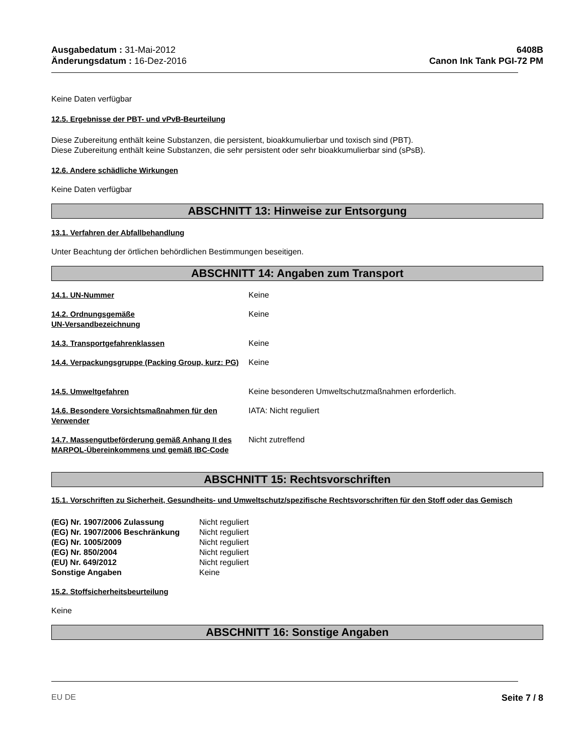Ausgabedatum : 31-Mai-2012
Änderungsdatum : 16-Dez-2016
6408B
Canon Ink Tank PGI-72 PM
Keine Daten verfügbar
12.5. Ergebnisse der PBT- und vPvB-Beurteilung
Diese Zubereitung enthält keine Substanzen, die persistent, bioakkumulierbar und toxisch sind (PBT).
Diese Zubereitung enthält keine Substanzen, die sehr persistent oder sehr bioakkumulierbar sind (sPsB).
12.6. Andere schädliche Wirkungen
Keine Daten verfügbar
ABSCHNITT 13: Hinweise zur Entsorgung
13.1. Verfahren der Abfallbehandlung
Unter Beachtung der örtlichen behördlichen Bestimmungen beseitigen.
ABSCHNITT 14: Angaben zum Transport
| 14.1. UN-Nummer | Keine |
| 14.2. Ordnungsgemäße UN-Versandbezeichnung | Keine |
| 14.3. Transportgefahrenklassen | Keine |
| 14.4. Verpackungsgruppe (Packing Group, kurz: PG) | Keine |
| 14.5. Umweltgefahren | Keine besonderen Umweltschutzmaßnahmen erforderlich. |
| 14.6. Besondere Vorsichtsmaßnahmen für den Verwender | IATA: Nicht reguliert |
| 14.7. Massengutbeförderung gemäß Anhang II des MARPOL-Übereinkommens und gemäß IBC-Code | Nicht zutreffend |
ABSCHNITT 15: Rechtsvorschriften
15.1. Vorschriften zu Sicherheit, Gesundheits- und Umweltschutz/spezifische Rechtsvorschriften für den Stoff oder das Gemisch
| (EG) Nr. 1907/2006 Zulassung | Nicht reguliert |
| (EG) Nr. 1907/2006 Beschränkung | Nicht reguliert |
| (EG) Nr. 1005/2009 | Nicht reguliert |
| (EG) Nr. 850/2004 | Nicht reguliert |
| (EU) Nr. 649/2012 | Nicht reguliert |
| Sonstige Angaben | Keine |
15.2. Stoffsicherheitsbeurteilung
Keine
ABSCHNITT 16: Sonstige Angaben
EU DE Seite 7 / 8